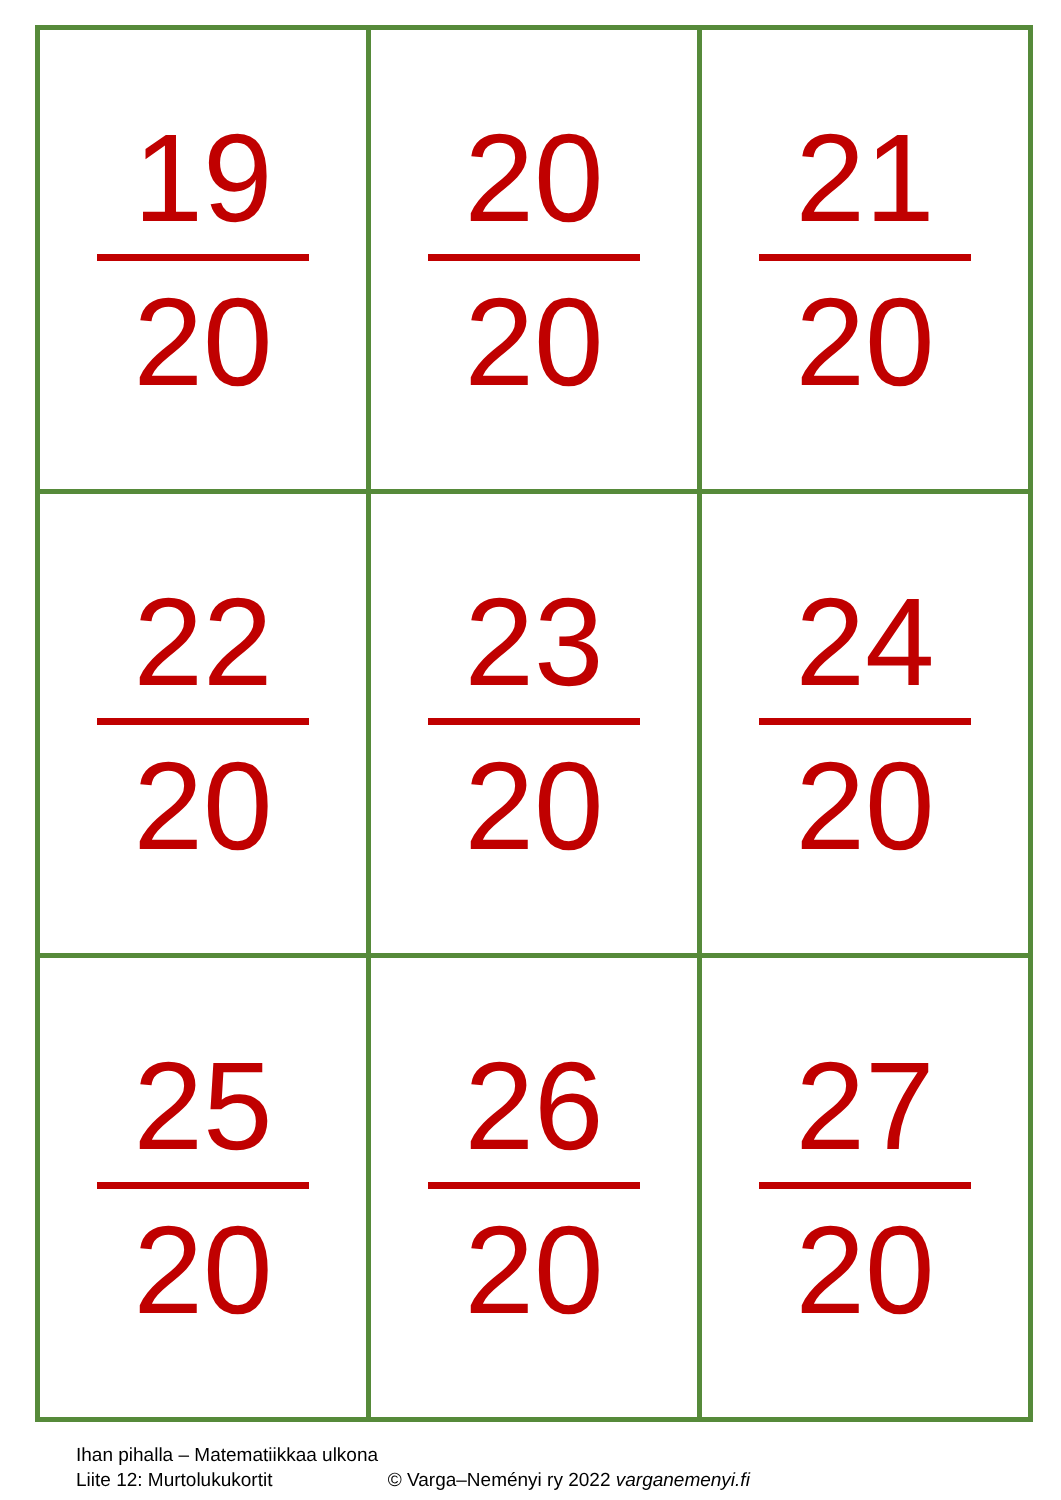| 19 20 | 20 20 | 21 20 |
| 22 20 | 23 20 | 24 20 |
| 25 20 | 26 20 | 27 20 |
Ihan pihalla – Matematiikkaa ulkona
Liite 12: Murtolukukortit © Varga–Neményi ry 2022 varganemenyi.fi